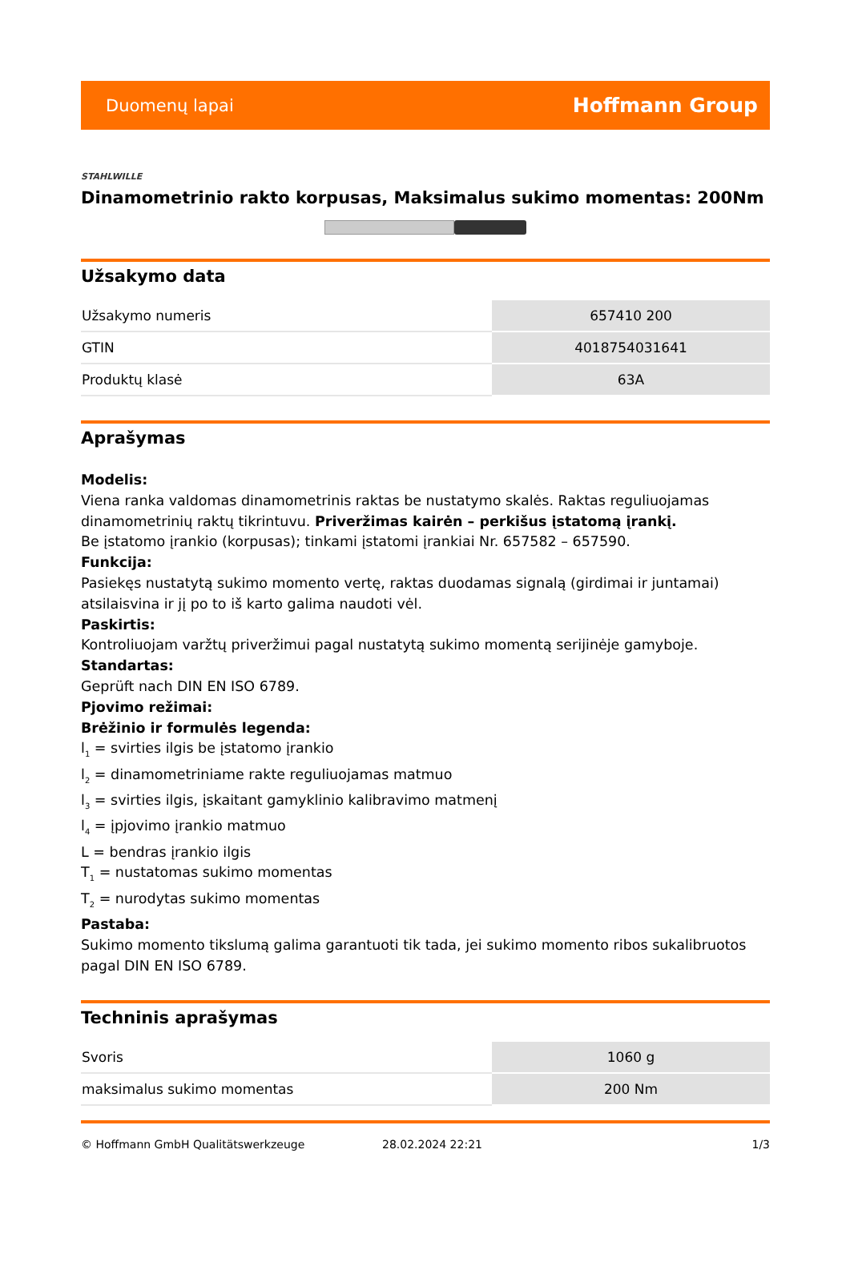Duomenų lapai Hoffmann Group
STAHLWILLE
Dinamometrinio rakto korpusas, Maksimalus sukimo momentas: 200Nm
Užsakymo data
| Užsakymo numeris | 657410 200 |
| GTIN | 4018754031641 |
| Produktų klasė | 63A |
Aprašymas
Modelis:
Viena ranka valdomas dinamometrinis raktas be nustatymo skalės. Raktas reguliuojamas dinamometrinių raktų tikrintuvu. Priveržimas kairėn – perkišus įstatomą įrankį.
Be įstatomo įrankio (korpusas); tinkami įstatomi įrankiai Nr. 657582 – 657590.
Funkcija:
Pasiekęs nustatytą sukimo momento vertę, raktas duodamas signalą (girdimai ir juntamai) atsilaisvina ir jį po to iš karto galima naudoti vėl.
Paskirtis:
Kontroliuojam varžtų priveržimui pagal nustatytą sukimo momentą serijinėje gamyboje.
Standartas:
Geprüft nach DIN EN ISO 6789.
Pjovimo režimai:
Brėžinio ir formulės legenda:
l<sub>1</sub> = svirties ilgis be įstatomo įrankio
l<sub>2</sub> = dinamometriniame rakte reguliuojamas matmuo
l<sub>3</sub> = svirties ilgis, įskaitant gamyklinio kalibravimo matmenį
l<sub>4</sub> = įpjovimo įrankio matmuo
L = bendras įrankio ilgis
T<sub>1</sub> = nustatomas sukimo momentas
T<sub>2</sub> = nurodytas sukimo momentas
Pastaba:
Sukimo momento tikslumą galima garantuoti tik tada, jei sukimo momento ribos sukalibruotos pagal DIN EN ISO 6789.
Techninis aprašymas
| Svoris | 1060 g |
| maksimalus sukimo momentas | 200 Nm |
© Hoffmann GmbH Qualitätswerkzeuge 28.02.2024 22:21 1/3